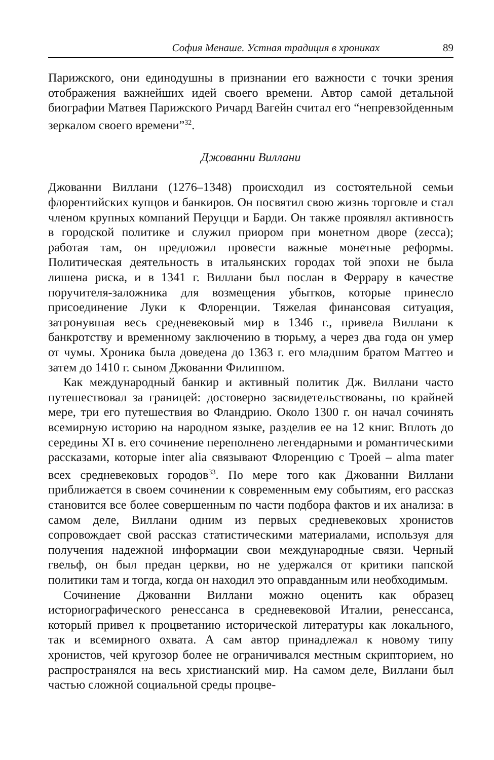София Менаше. Устная традиция в хрониках 89
Парижского, они единодушны в признании его важности с точки зрения отображения важнейших идей своего времени. Автор самой детальной биографии Матвея Парижского Ричард Вагейн считал его “непревзойденным зеркалом своего времени”<sup>32</sup>.
Джованни Виллани
Джованни Виллани (1276–1348) происходил из состоятельной семьи флорентийских купцов и банкиров. Он посвятил свою жизнь торговле и стал членом крупных компаний Перуцци и Барди. Он также проявлял активность в городской политике и служил приором при монетном дворе (zecca); работая там, он предложил провести важные монетные реформы. Политическая деятельность в итальянских городах той эпохи не была лишена риска, и в 1341 г. Виллани был послан в Феррару в качестве поручителя-заложника для возмещения убытков, которые принесло присоединение Луки к Флоренции. Тяжелая финансовая ситуация, затронувшая весь средневековый мир в 1346 г., привела Виллани к банкротству и временному заключению в тюрьму, а через два года он умер от чумы. Хроника была доведена до 1363 г. его младшим братом Маттео и затем до 1410 г. сыном Джованни Филиппом.
Как международный банкир и активный политик Дж. Виллани часто путешествовал за границей: достоверно засвидетельствованы, по крайней мере, три его путешествия во Фландрию. Около 1300 г. он начал сочинять всемирную историю на народном языке, разделив ее на 12 книг. Вплоть до середины XI в. его сочинение переполнено легендарными и романтическими рассказами, которые inter alia связывают Флоренцию с Троей – alma mater всех средневековых городов<sup>33</sup>. По мере того как Джованни Виллани приближается в своем сочинении к современным ему событиям, его рассказ становится все более совершенным по части подбора фактов и их анализа: в самом деле, Виллани одним из первых средневековых хронистов сопровождает свой рассказ статистическими материалами, используя для получения надежной информации свои международные связи. Черный гвельф, он был предан церкви, но не удержался от критики папской политики там и тогда, когда он находил это оправданным или необходимым.
Сочинение Джованни Виллани можно оценить как образец историографического ренессанса в средневековой Италии, ренессанса, который привел к процветанию исторической литературы как локального, так и всемирного охвата. А сам автор принадлежал к новому типу хронистов, чей кругозор более не ограничивался местным скрипторием, но распространялся на весь христианский мир. На самом деле, Виллани был частью сложной социальной среды процве-